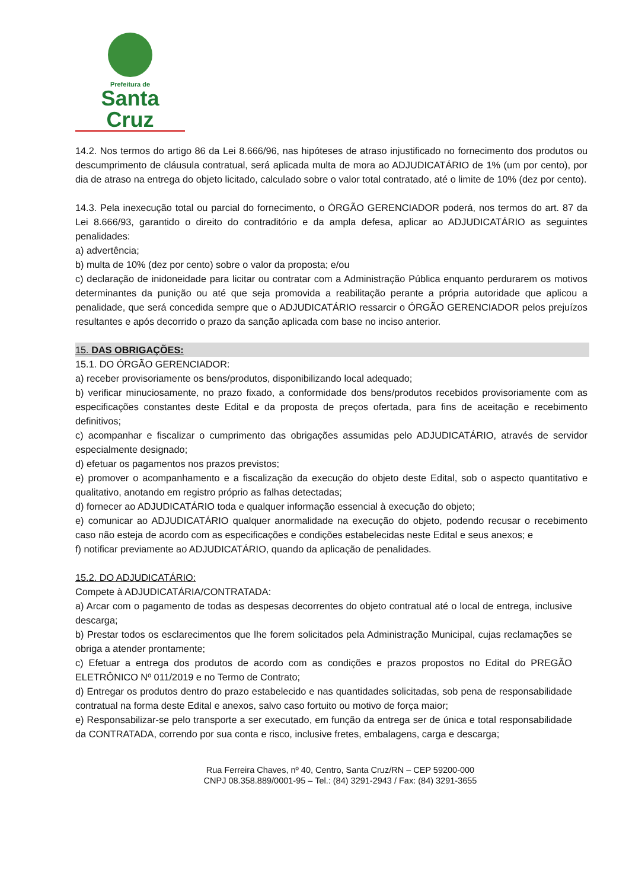Prefeitura de
Santa Cruz
14.2. Nos termos do artigo 86 da Lei 8.666/96, nas hipóteses de atraso injustificado no fornecimento dos produtos ou descumprimento de cláusula contratual, será aplicada multa de mora ao ADJUDICATÁRIO de 1% (um por cento), por dia de atraso na entrega do objeto licitado, calculado sobre o valor total contratado, até o limite de 10% (dez por cento).
14.3. Pela inexecução total ou parcial do fornecimento, o ÓRGÃO GERENCIADOR poderá, nos termos do art. 87 da Lei 8.666/93, garantido o direito do contraditório e da ampla defesa, aplicar ao ADJUDICATÁRIO as seguintes penalidades:
a) advertência;
b) multa de 10% (dez por cento) sobre o valor da proposta; e/ou
c) declaração de inidoneidade para licitar ou contratar com a Administração Pública enquanto perdurarem os motivos determinantes da punição ou até que seja promovida a reabilitação perante a própria autoridade que aplicou a penalidade, que será concedida sempre que o ADJUDICATÁRIO ressarcir o ÓRGÃO GERENCIADOR pelos prejuízos resultantes e após decorrido o prazo da sanção aplicada com base no inciso anterior.
15. DAS OBRIGAÇÕES:
15.1. DO ÓRGÃO GERENCIADOR:
a) receber provisoriamente os bens/produtos, disponibilizando local adequado;
b) verificar minuciosamente, no prazo fixado, a conformidade dos bens/produtos recebidos provisoriamente com as especificações constantes deste Edital e da proposta de preços ofertada, para fins de aceitação e recebimento definitivos;
c) acompanhar e fiscalizar o cumprimento das obrigações assumidas pelo ADJUDICATÁRIO, através de servidor especialmente designado;
d) efetuar os pagamentos nos prazos previstos;
e) promover o acompanhamento e a fiscalização da execução do objeto deste Edital, sob o aspecto quantitativo e qualitativo, anotando em registro próprio as falhas detectadas;
d) fornecer ao ADJUDICATÁRIO toda e qualquer informação essencial à execução do objeto;
e) comunicar ao ADJUDICATÁRIO qualquer anormalidade na execução do objeto, podendo recusar o recebimento caso não esteja de acordo com as especificações e condições estabelecidas neste Edital e seus anexos; e
f) notificar previamente ao ADJUDICATÁRIO, quando da aplicação de penalidades.
15.2. DO ADJUDICATÁRIO:
Compete à ADJUDICATÁRIA/CONTRATADA:
a) Arcar com o pagamento de todas as despesas decorrentes do objeto contratual até o local de entrega, inclusive descarga;
b) Prestar todos os esclarecimentos que lhe forem solicitados pela Administração Municipal, cujas reclamações se obriga a atender prontamente;
c) Efetuar a entrega dos produtos de acordo com as condições e prazos propostos no Edital do PREGÃO ELETRÔNICO Nº 011/2019 e no Termo de Contrato;
d) Entregar os produtos dentro do prazo estabelecido e nas quantidades solicitadas, sob pena de responsabilidade contratual na forma deste Edital e anexos, salvo caso fortuito ou motivo de força maior;
e) Responsabilizar-se pelo transporte a ser executado, em função da entrega ser de única e total responsabilidade da CONTRATADA, correndo por sua conta e risco, inclusive fretes, embalagens, carga e descarga;
Rua Ferreira Chaves, nº 40, Centro, Santa Cruz/RN – CEP 59200-000
CNPJ 08.358.889/0001-95 – Tel.: (84) 3291-2943 / Fax: (84) 3291-3655